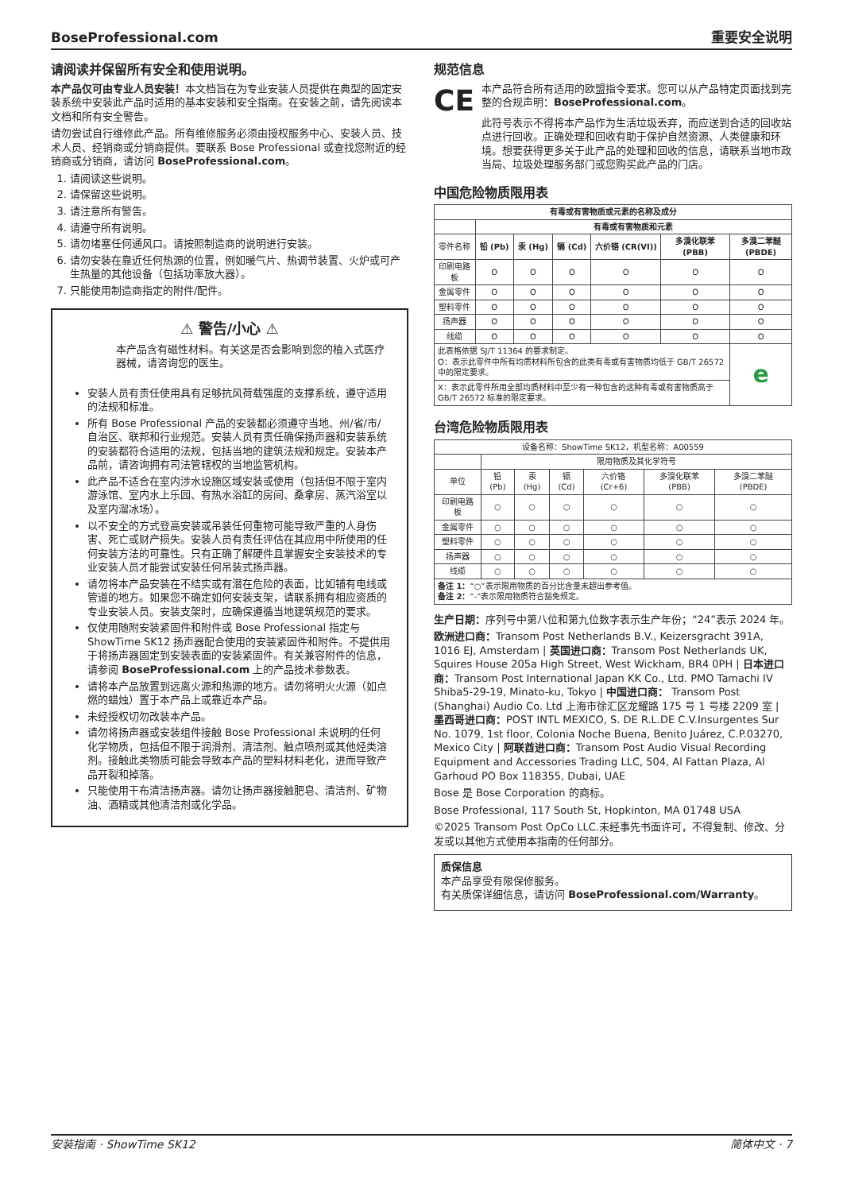BoseProfessional.com 重要安全说明
请阅读并保留所有安全和使用说明。
本产品仅可由专业人员安装！本文档旨在为专业安装人员提供在典型的固定安装系统中安装此产品时适用的基本安装和安全指南。在安装之前，请先阅读本文档和所有安全警告。
请勿尝试自行维修此产品。所有维修服务必须由授权服务中心、安装人员、技术人员、经销商或分销商提供。要联系 Bose Professional 或查找您附近的经销商或分销商，请访问 BoseProfessional.com。
1. 请阅读这些说明。
2. 请保留这些说明。
3. 请注意所有警告。
4. 请遵守所有说明。
5. 请勿堵塞任何通风口。请按照制造商的说明进行安装。
6. 请勿安装在靠近任何热源的位置，例如暖气片、热调节装置、火炉或可产生热量的其他设备（包括功率放大器）。
7. 只能使用制造商指定的附件/配件。
⚠ 警告/小心 ⚠
本产品含有磁性材料。有关这是否会影响到您的植入式医疗器械，请咨询您的医生。
安装人员有责任使用具有足够抗风荷载强度的支撑系统，遵守适用的法规和标准。
所有 Bose Professional 产品的安装都必须遵守当地、州/省/市/自治区、联邦和行业规范。安装人员有责任确保扬声器和安装系统的安装都符合适用的法规，包括当地的建筑法规和规定。安装本产品前，请咨询拥有司法管辖权的当地监管机构。
此产品不适合在室内涉水设施区域安装或使用（包括但不限于室内游泳馆、室内水上乐园、有热水浴缸的房间、桑拿房、蒸汽浴室以及室内溜冰场）。
以不安全的方式登高安装或吊装任何重物可能导致严重的人身伤害、死亡或财产损失。安装人员有责任评估在其应用中所使用的任何安装方法的可靠性。只有正确了解硬件且掌握安全安装技术的专业安装人员才能尝试安装任何吊装式扬声器。
请勿将本产品安装在不结实或有潜在危险的表面，比如铺有电线或管道的地方。如果您不确定如何安装支架，请联系拥有相应资质的专业安装人员。安装支架时，应确保遵循当地建筑规范的要求。
仅使用随附安装紧固件和附件或 Bose Professional 指定与 ShowTime SK12 扬声器配合使用的安装紧固件和附件。不提供用于将扬声器固定到安装表面的安装紧固件。有关兼容附件的信息，请参阅 BoseProfessional.com 上的产品技术参数表。
请将本产品放置到远离火源和热源的地方。请勿将明火火源（如点燃的蜡烛）置于本产品上或靠近本产品。
未经授权切勿改装本产品。
请勿将扬声器或安装组件接触 Bose Professional 未说明的任何化学物质，包括但不限于润滑剂、清洁剂、触点喷剂或其他烃类溶剂。接触此类物质可能会导致本产品的塑料材料老化，进而导致产品开裂和掉落。
只能使用干布清洁扬声器。请勿让扬声器接触肥皂、清洁剂、矿物油、酒精或其他清洁剂或化学品。
规范信息
CE 本产品符合所有适用的欧盟指令要求。您可以从产品特定页面找到完整的合规声明：BoseProfessional.com。
此符号表示不得将本产品作为生活垃圾丢弃，而应送到合适的回收站点进行回收。正确处理和回收有助于保护自然资源、人类健康和环境。想要获得更多关于此产品的处理和回收的信息，请联系当地市政当局、垃圾处理服务部门或您购买此产品的门店。
中国危险物质限用表
| 有毒或有害物质或元素的名称及成分 | | | | | | |
| --- | --- | --- | --- | --- | --- | --- |
| | 有毒或有害物质和元素 | | | | | |
| 零件名称 | 铅 (Pb) | 汞 (Hg) | 镉 (Cd) | 六价铬 (CR(VI)) | 多溴化联苯 (PBB) | 多溴二苯醚 (PBDE) |
| 印刷电路板 | O | O | O | O | O | O |
| 金属零件 | O | O | O | O | O | O |
| 塑料零件 | O | O | O | O | O | O |
| 扬声器 | O | O | O | O | O | O |
| 线缆 | O | O | O | O | O | O |
| 此表格依据 SJ/T 11364 的要求制定。 O：表示此零件中所有均质材料所包含的此类有毒或有害物质均低于 GB/T 26572 中的限定要求。 | | | | | | e |
| X：表示此零件所用全部均质材料中至少有一种包含的这种有毒或有害物质高于 GB/T 26572 标准的限定要求。 | | | | | | |
台湾危险物质限用表
| 设备名称：ShowTime SK12，机型名称：A00559 | | | | | | |
| | 限用物质及其化学符号 | | | | | |
| 单位 | 铅 (Pb) | 汞 (Hg) | 镉 (Cd) | 六价铬 (Cr+6) | 多溴化联苯 (PBB) | 多溴二苯醚 (PBDE) |
| 印刷电路板 | ○ | ○ | ○ | ○ | ○ | ○ |
| 金属零件 | ○ | ○ | ○ | ○ | ○ | ○ |
| 塑料零件 | ○ | ○ | ○ | ○ | ○ | ○ |
| 扬声器 | ○ | ○ | ○ | ○ | ○ | ○ |
| 线缆 | ○ | ○ | ○ | ○ | ○ | ○ |
| 备注 1： “○”表示限用物质的百分比含量未超出参考值。 备注 2： “-”表示限用物质符合豁免规定。 | | | | | | |
生产日期：序列号中第八位和第九位数字表示生产年份；“24”表示 2024 年。
欧洲进口商：Transom Post Netherlands B.V., Keizersgracht 391A, 1016 EJ, Amsterdam | 英国进口商：Transom Post Netherlands UK, Squires House 205a High Street, West Wickham, BR4 0PH | 日本进口商：Transom Post International Japan KK Co., Ltd. PMO Tamachi IV Shiba5-29-19, Minato-ku, Tokyo | 中国进口商： Transom Post (Shanghai) Audio Co. Ltd 上海市徐汇区龙耀路 175 号 1 号楼 2209 室 | 墨西哥进口商：POST INTL MEXICO, S. DE R.L.DE C.V.Insurgentes Sur No. 1079, 1st floor, Colonia Noche Buena, Benito Juárez, C.P.03270, Mexico City | 阿联酋进口商：Transom Post Audio Visual Recording Equipment and Accessories Trading LLC, 504, Al Fattan Plaza, Al Garhoud PO Box 118355, Dubai, UAE
Bose 是 Bose Corporation 的商标。
Bose Professional, 117 South St, Hopkinton, MA 01748 USA
©2025 Transom Post OpCo LLC.未经事先书面许可，不得复制、修改、分发或以其他方式使用本指南的任何部分。
质保信息
本产品享受有限保修服务。
有关质保详细信息，请访问 BoseProfessional.com/Warranty。
安装指南 · ShowTime SK12 简体中文 · 7